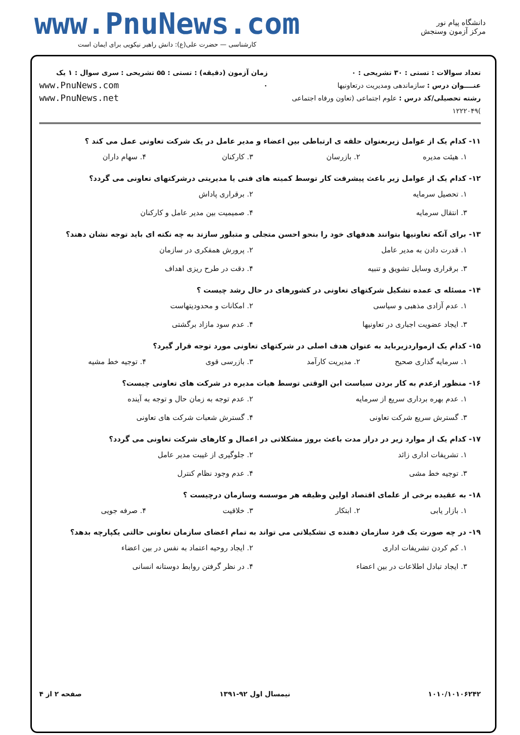دانشگاه پیام نور
مرکز آزمون وسنجش
www.PnuNews.com
کارشناسی — حضرت علی(ع): دانش راهبر نیکویی برای ایمان است
تعداد سوالات : تستی : ۳۰ تشریحی : ۰
عنــــوان درس : سازماندهی ومدیریت درتعاونیها
رشته تحصیلی/کد درس : علوم اجتماعی (تعاون ورفاه اجتماعی )۱۲۲۲۰۴۹
زمان آزمون (دقیقه) : تستی : ۵۵ تشریحی : ۰
سری سوال : ۱ یک
www.PnuNews.com
www.PnuNews.net
۱۱- کدام یک از عوامل زیربعنوان حلقه ی ارتباطی بین اعضاء و مدیر عامل در یک شرکت تعاونی عمل می کند ؟
۱. هیئت مدیره ۲. بازرسان ۳. کارکنان ۴. سهام داران
۱۲- کدام یک از عوامل زیر باعث پیشرفت کار توسط کمیته های فنی یا مدیریتی درشرکتهای تعاونی می گردد؟
۱. تحصیل سرمایه ۲. برقراری پاداش ۳. انتقال سرمایه ۴. صمیمیت بین مدیر عامل و کارکنان
۱۳- برای آنکه تعاونیها بتوانند هدفهای خود را بنحو احسن متجلی و متبلور سازند به چه نکته ای باید توجه نشان دهند؟
۱. قدرت دادن به مدیر عامل ۲. پرورش همفکری در سازمان ۳. برقراری وسایل تشویق و تنبیه ۴. دقت در طرح ریزی اهداف
۱۴- مسئله ی عمده تشکیل شرکتهای تعاونی در کشورهای در حال رشد چیست ؟
۱. عدم آزادی مذهبی و سیاسی ۲. امکانات و محدودیتهاست ۳. ایجاد عضویت اجباری در تعاونیها ۴. عدم سود مازاد برگشتی
۱۵- کدام یک ازمواردزیرباید به عنوان هدف اصلی در شرکتهای تعاونی مورد توجه قرار گیرد؟
۱. سرمایه گذاری صحیح ۲. مدیریت کارآمد ۳. بازرسی قوی ۴. توجیه خط مشیه
۱۶- منظور ازعدم به کار بردن سیاست ابن الوقتی توسط هیات مدیره در شرکت های تعاونی چیست؟
۱. عدم بهره برداری سریع از سرمایه ۲. عدم توجه به زمان حال و توجه به آینده ۳. گسترش سریع شرکت تعاونی ۴. گسترش شعبات شرکت های تعاونی
۱۷- کدام یک از موارد زیر در دراز مدت باعث بروز مشکلاتی در اعمال و کارهای شرکت تعاونی می گردد؟
۱. تشریفات اداری زائد ۲. جلوگیری از غیبت مدیر عامل ۳. توجیه خط مشی ۴. عدم وجود نظام کنترل
۱۸- به عقیده برخی از علمای اقتصاد اولین وظیفه هر موسسه وسازمان درچیست ؟
۱. بازار یابی ۲. ابتکار ۳. خلاقیت ۴. صرفه جویی
۱۹- در چه صورت یک فرد سازمان دهنده ی تشکیلاتی می تواند به تمام اعضای سازمان تعاونی حالتی یکپارچه بدهد؟
۱. کم کردن تشریفات اداری ۲. ایجاد روحیه اعتماد به نفس در بین اعضاء ۳. ایجاد تبادل اطلاعات در بین اعضاء ۴. در نظر گرفتن روابط دوستانه انسانی
۱۰۱۰/۱۰۱۰۶۲۴۲ نیمسال اول ۹۲-۱۳۹۱ صفحه ۲ از ۴